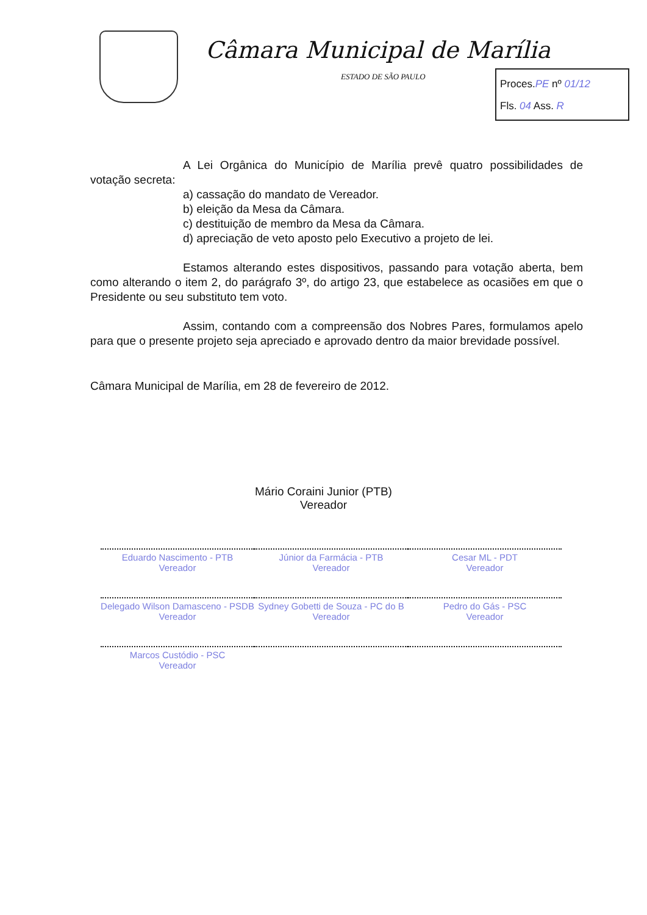Câmara Municipal de Marília
ESTADO DE SÃO PAULO
Proces.PE nº 01/12
Fls. 04 Ass. R
A Lei Orgânica do Município de Marília prevê quatro possibilidades de votação secreta:
a) cassação do mandato de Vereador.
b) eleição da Mesa da Câmara.
c) destituição de membro da Mesa da Câmara.
d) apreciação de veto aposto pelo Executivo a projeto de lei.
Estamos alterando estes dispositivos, passando para votação aberta, bem como alterando o item 2, do parágrafo 3º, do artigo 23, que estabelece as ocasiões em que o Presidente ou seu substituto tem voto.
Assim, contando com a compreensão dos Nobres Pares, formulamos apelo para que o presente projeto seja apreciado e aprovado dentro da maior brevidade possível.
Câmara Municipal de Marília, em 28 de fevereiro de 2012.
Mário Coraini Junior (PTB)
Vereador
Eduardo Nascimento - PTB
Vereador
Júnior da Farmácia - PTB
Vereador
Cesar ML - PDT
Vereador
Delegado Wilson Damasceno - PSDB
Vereador
Sydney Gobetti de Souza - PC do B
Vereador
Pedro do Gás - PSC
Vereador
Marcos Custódio - PSC
Vereador